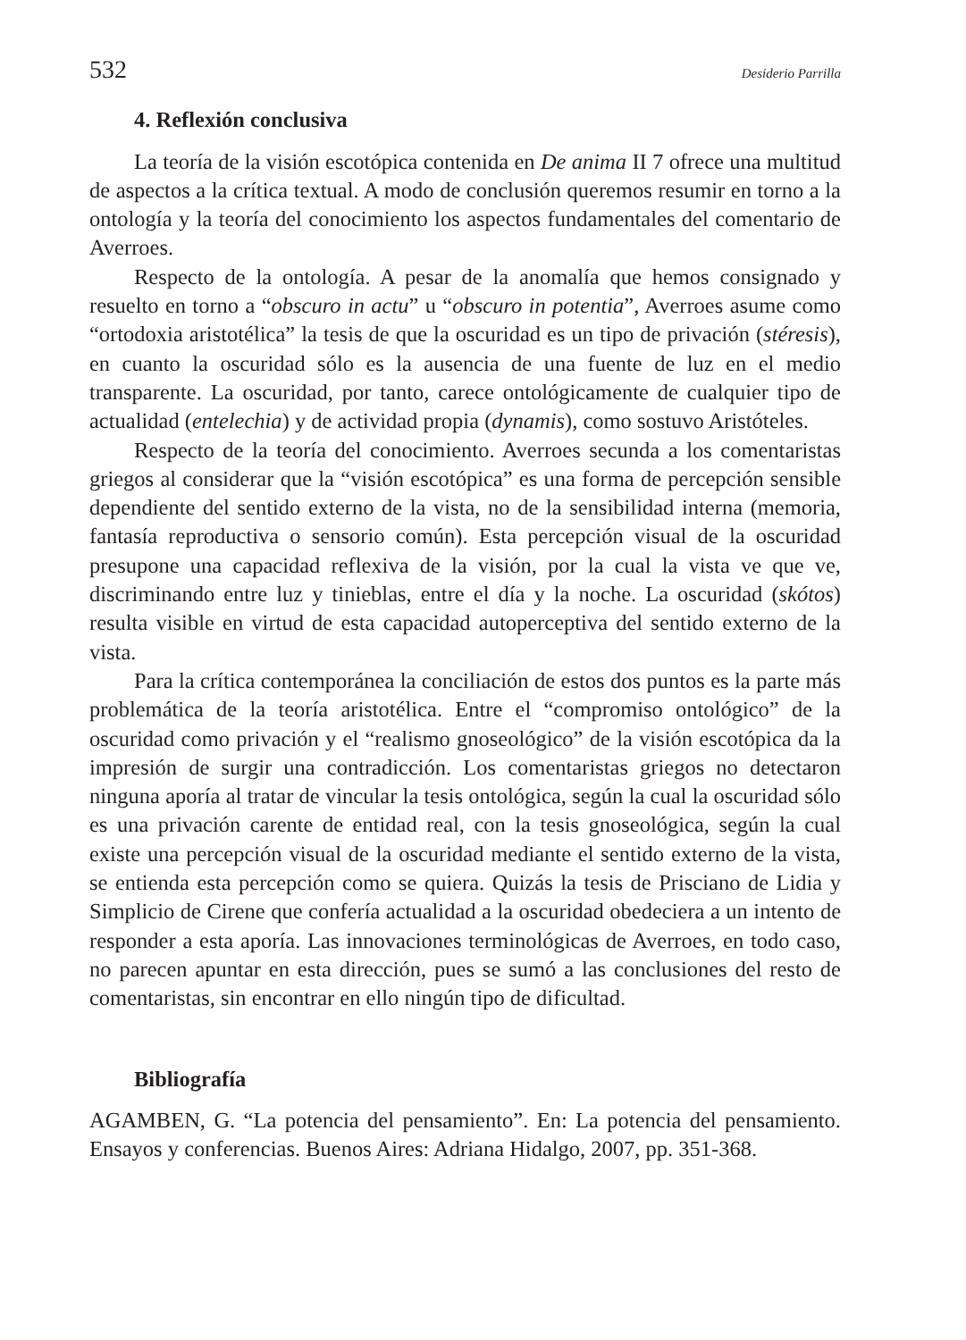532 Desiderio Parrilla
4. Reflexión conclusiva
La teoría de la visión escotópica contenida en De anima II 7 ofrece una multitud de aspectos a la crítica textual. A modo de conclusión queremos resumir en torno a la ontología y la teoría del conocimiento los aspectos fundamentales del comentario de Averroes.
Respecto de la ontología. A pesar de la anomalía que hemos consignado y resuelto en torno a “obscuro in actu” u “obscuro in potentia”, Averroes asume como “ortodoxia aristotélica” la tesis de que la oscuridad es un tipo de privación (stéresis), en cuanto la oscuridad sólo es la ausencia de una fuente de luz en el medio transparente. La oscuridad, por tanto, carece ontológicamente de cualquier tipo de actualidad (entelechia) y de actividad propia (dynamis), como sostuvo Aristóteles.
Respecto de la teoría del conocimiento. Averroes secunda a los comentaristas griegos al considerar que la “visión escotópica” es una forma de percepción sensible dependiente del sentido externo de la vista, no de la sensibilidad interna (memoria, fantasía reproductiva o sensorio común). Esta percepción visual de la oscuridad presupone una capacidad reflexiva de la visión, por la cual la vista ve que ve, discriminando entre luz y tinieblas, entre el día y la noche. La oscuridad (skótos) resulta visible en virtud de esta capacidad autoperceptiva del sentido externo de la vista.
Para la crítica contemporánea la conciliación de estos dos puntos es la parte más problemática de la teoría aristotélica. Entre el “compromiso ontológico” de la oscuridad como privación y el “realismo gnoseológico” de la visión escotópica da la impresión de surgir una contradicción. Los comentaristas griegos no detectaron ninguna aporía al tratar de vincular la tesis ontológica, según la cual la oscuridad sólo es una privación carente de entidad real, con la tesis gnoseológica, según la cual existe una percepción visual de la oscuridad mediante el sentido externo de la vista, se entienda esta percepción como se quiera. Quizás la tesis de Prisciano de Lidia y Simplicio de Cirene que confería actualidad a la oscuridad obedeciera a un intento de responder a esta aporía. Las innovaciones terminológicas de Averroes, en todo caso, no parecen apuntar en esta dirección, pues se sumó a las conclusiones del resto de comentaristas, sin encontrar en ello ningún tipo de dificultad.
Bibliografía
AGAMBEN, G. “La potencia del pensamiento”. En: La potencia del pensamiento. Ensayos y conferencias. Buenos Aires: Adriana Hidalgo, 2007, pp. 351-368.